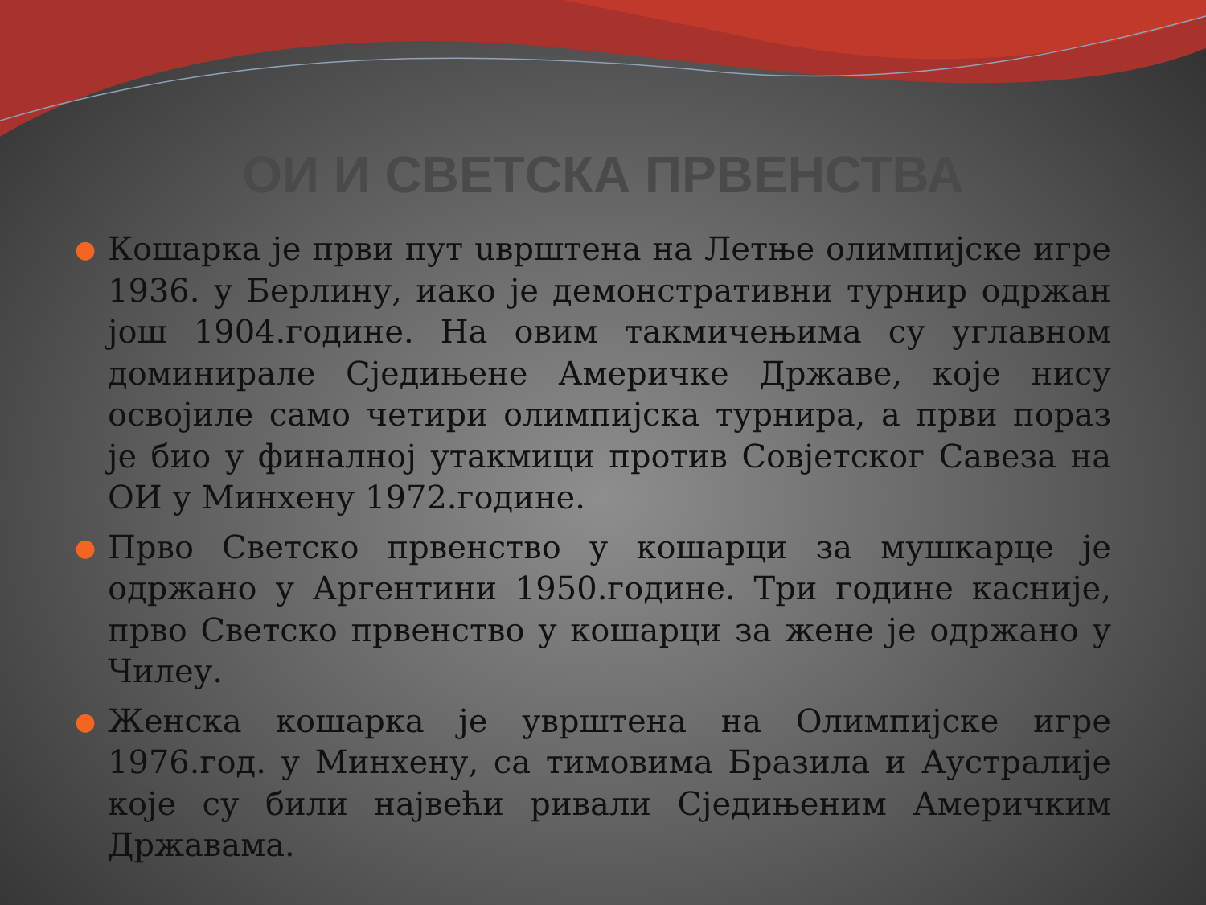ОИ И СВЕТСКА ПРВЕНСТВА
● Кошарка је први пут uврштена на Летње олимпијске игре 1936. у Берлину, иако је демонстративни турнир одржан још 1904.године. На овим такмичењима су углавном доминирале Сједињене Америчке Државе, које нису освојиле само четири олимпијска турнира, а први пораз је био у финалној утакмици против Совјетског Савеза на ОИ у Минхену 1972.године.
● Прво Светско првенство у кошарци за мушкарце је одржано у Аргентини 1950.године. Три године касније, прво Светско првенство у кошарци за жене је одржано у Чилеу.
● Женска кошарка је уврштена на Олимпијске игре 1976.год. у Минхену, са тимовима Бразила и Аустралије које су били највећи ривали Сједињеним Америчким Државама.